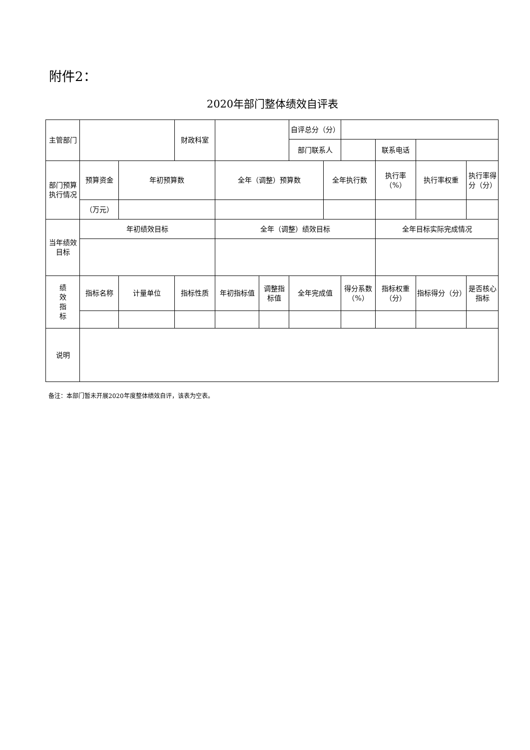附件2：
2020年部门整体绩效自评表
| 主管部门 | | | 财政科室 | | | 自评总分（分） | | | | | |
| | | | | | | 部门联系人 | | | 联系电话 | | |
| 部门预算执行情况 | 预算资金 | 年初预算数 | | 全年（调整）预算数 | | | 全年执行数 | | 执行率（%） | 执行率权重 | 执行率得分（分） |
| | （万元） | | | | | | | | | | |
| 当年绩效目标 | 年初绩效目标 | | | 全年（调整）绩效目标 | | | | | 全年目标实际完成情况 | | |
| 绩 效 指 标 | 指标名称 | 计量单位 | 指标性质 | 年初指标值 | 调整指标值 | 全年完成值 | | 得分系数（%） | 指标权重（分） | 指标得分（分） | 是否核心指标 |
| 说明 | | | | | | | | | | | |
备注：本部门暂未开展2020年度整体绩效自评，该表为空表。